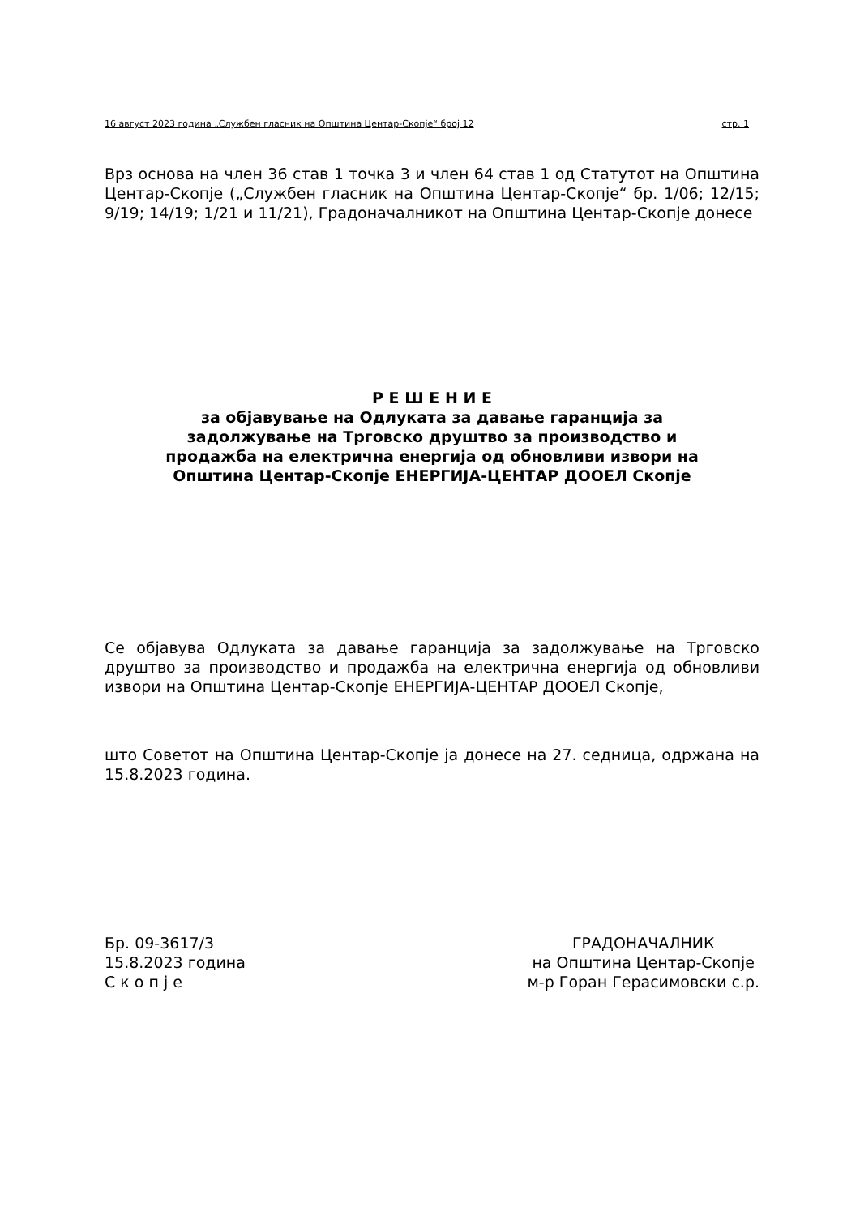16 август 2023 година „Службен гласник на Општина Центар-Скопје“ број 12 стр. 1
Врз основа на член 36 став 1 точка 3 и член 64 став 1 од Статутот на Општина Центар-Скопје („Службен гласник на Општина Центар-Скопје“ бр. 1/06; 12/15; 9/19; 14/19; 1/21 и 11/21), Градоначалникот на Општина Центар-Скопје донесе
Р Е Ш Е Н И Е
за објавување на Одлуката за давање гаранција за
задолжување на Трговско друштво за производство и
продажба на електрична енергија од обновливи извори на
Општина Центар-Скопје ЕНЕРГИЈА-ЦЕНТАР ДООЕЛ Скопје
Се објавува Одлуката за давање гаранција за задолжување на Трговско друштво за производство и продажба на електрична енергија од обновливи извори на Општина Центар-Скопје ЕНЕРГИЈА-ЦЕНТАР ДООЕЛ Скопје,
што Советот на Општина Центар-Скопје ја донесе на 27. седница, одржана на 15.8.2023 година.
Бр. 09-3617/3
15.8.2023 година
С к о п ј е
ГРАДОНАЧАЛНИК
на Општина Центар-Скопје
м-р Горан Герасимовски с.р.